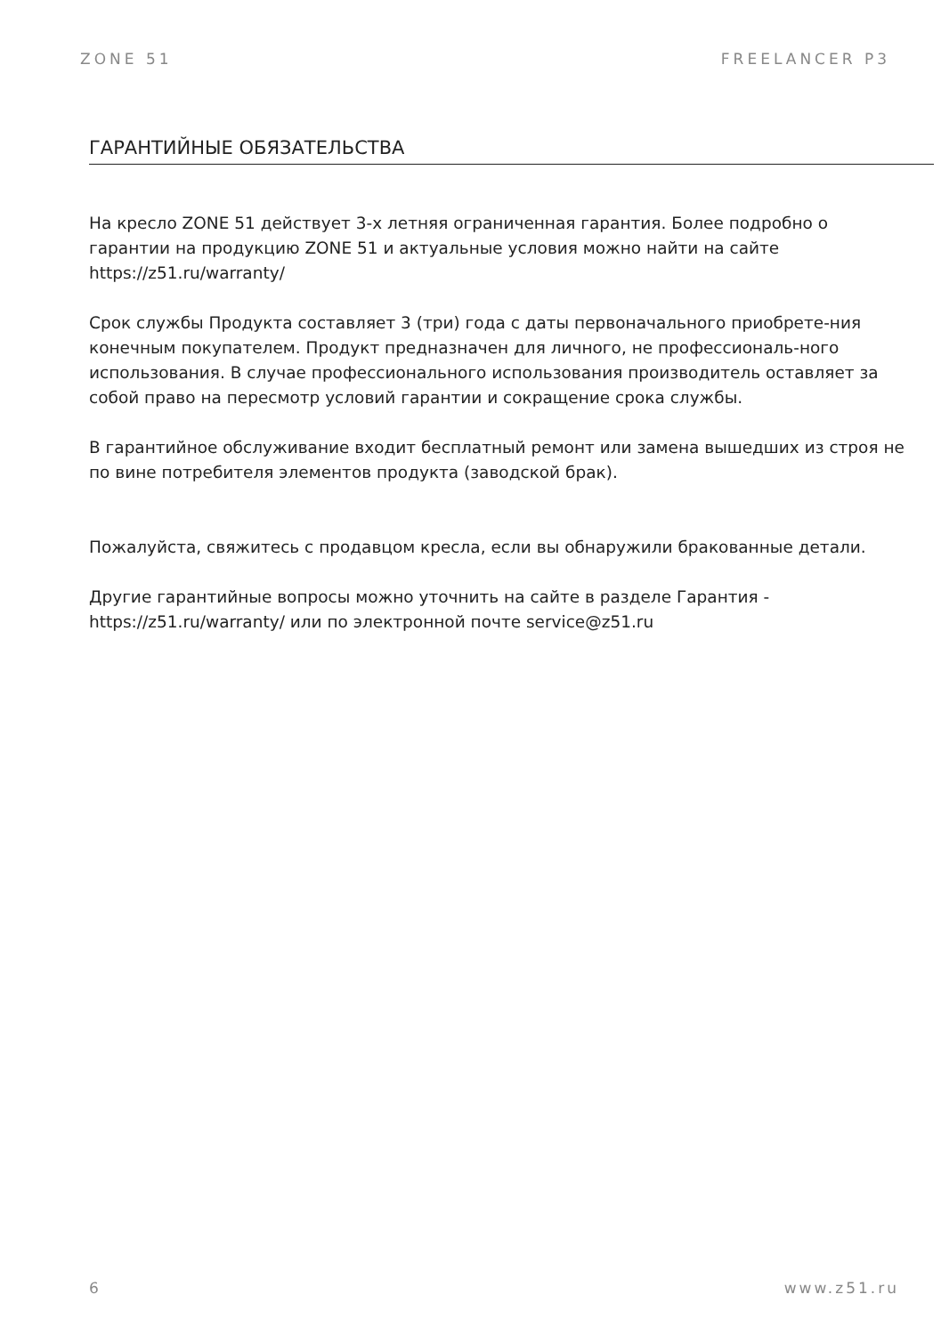ZONE 51 FREELANCER P3
ГАРАНТИЙНЫЕ ОБЯЗАТЕЛЬСТВА
На кресло ZONE 51 действует 3-х летняя ограниченная гарантия. Более подробно о гарантии на продукцию ZONE 51 и актуальные условия можно найти на сайте https://z51.ru/warranty/
Срок службы Продукта составляет 3 (три) года с даты первоначального приобрете-ния конечным покупателем. Продукт предназначен для личного, не профессиональ-ного использования. В случае профессионального использования производитель оставляет за собой право на пересмотр условий гарантии и сокращение срока службы.
В гарантийное обслуживание входит бесплатный ремонт или замена вышедших из строя не по вине потребителя элементов продукта (заводской брак).
Пожалуйста, свяжитесь с продавцом кресла, если вы обнаружили бракованные детали.
Другие гарантийные вопросы можно уточнить на сайте в разделе Гарантия - https://z51.ru/warranty/ или по электронной почте service@z51.ru
6 www.z51.ru